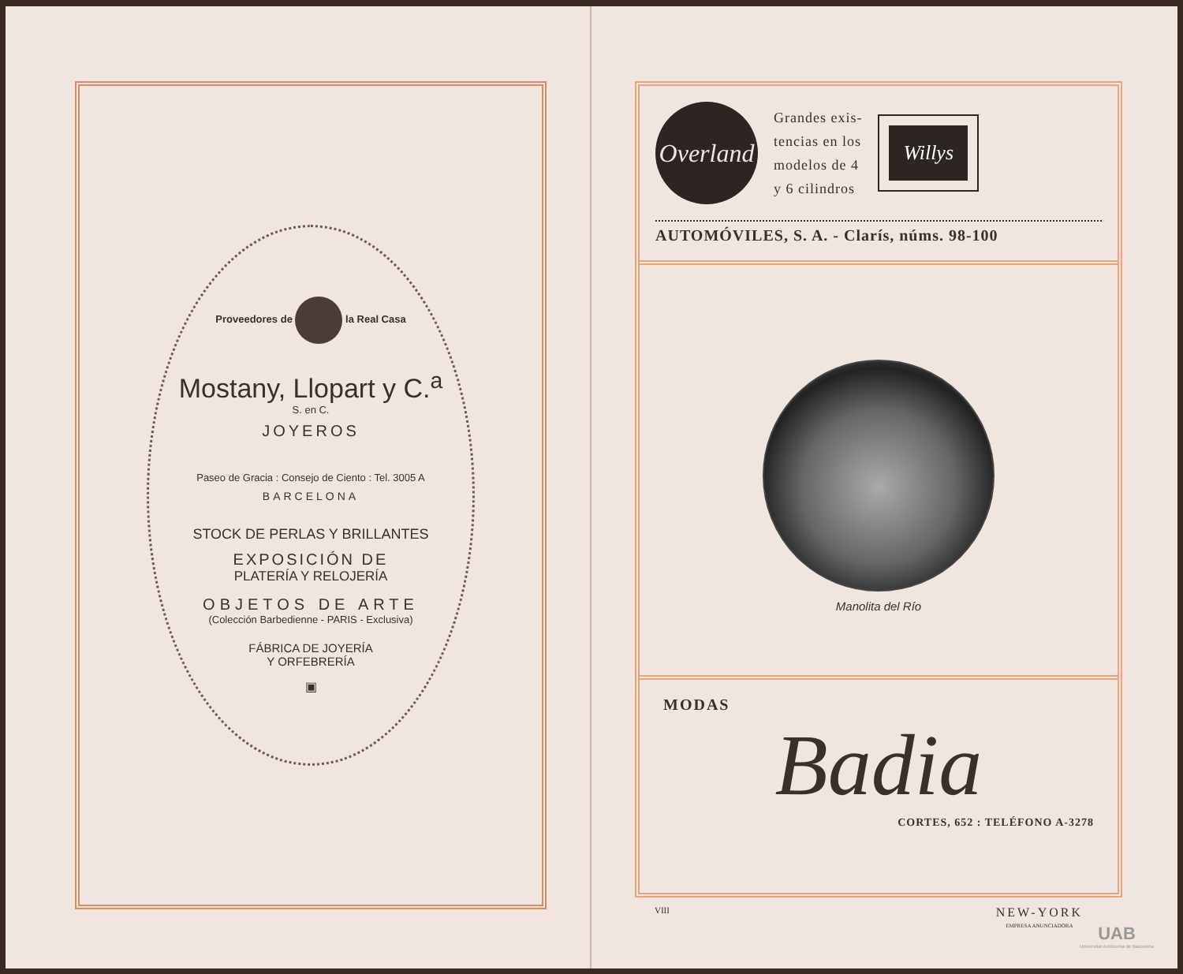Proveedores de la Real Casa
Mostany, Llopart y C.<sup>a</sup>
S. en C.
JOYEROS
Paseo de Gracia : Consejo de Ciento : Tel. 3005 A
BARCELONA
STOCK DE PERLAS Y BRILLANTES
EXPOSICIÓN DE
PLATERÍA Y RELOJERÍA
OBJETOS DE ARTE
(Colección Barbedienne - PARIS - Exclusiva)
FÁBRICA DE JOYERÍA
Y ORFEBRERÍA
▣
Overland
Grandes exis-
tencias en los
modelos de 4
y 6 cilindros
Willys
AUTOMÓVILES, S. A. - Clarís, núms. 98-100
Manolita del Río
MODAS
Badia
CORTES, 652 : TELÉFONO A-3278
VIII NEW-YORK
EMPRESA ANUNCIADORA
UAB
Universitat Autònoma de Barcelona